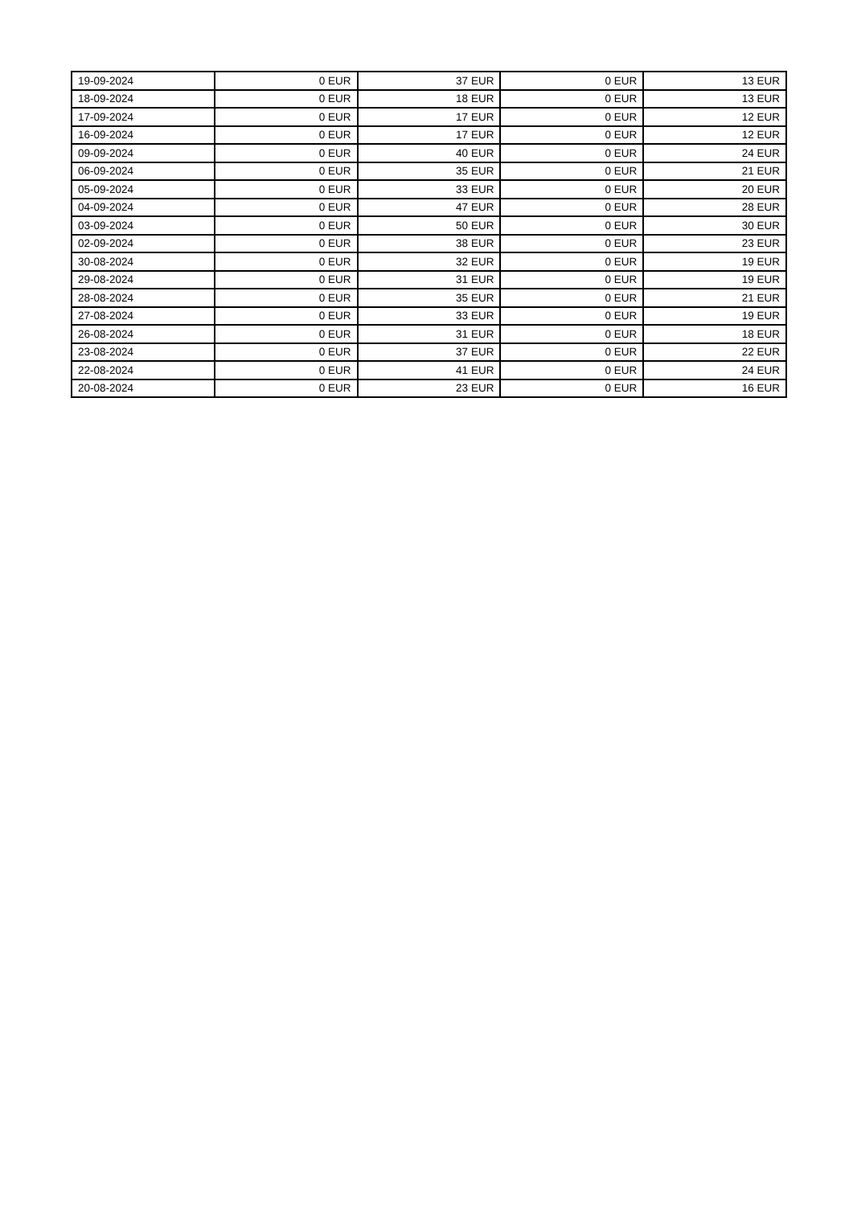| 19-09-2024 | 0 EUR | 37 EUR | 0 EUR | 13 EUR |
| 18-09-2024 | 0 EUR | 18 EUR | 0 EUR | 13 EUR |
| 17-09-2024 | 0 EUR | 17 EUR | 0 EUR | 12 EUR |
| 16-09-2024 | 0 EUR | 17 EUR | 0 EUR | 12 EUR |
| 09-09-2024 | 0 EUR | 40 EUR | 0 EUR | 24 EUR |
| 06-09-2024 | 0 EUR | 35 EUR | 0 EUR | 21 EUR |
| 05-09-2024 | 0 EUR | 33 EUR | 0 EUR | 20 EUR |
| 04-09-2024 | 0 EUR | 47 EUR | 0 EUR | 28 EUR |
| 03-09-2024 | 0 EUR | 50 EUR | 0 EUR | 30 EUR |
| 02-09-2024 | 0 EUR | 38 EUR | 0 EUR | 23 EUR |
| 30-08-2024 | 0 EUR | 32 EUR | 0 EUR | 19 EUR |
| 29-08-2024 | 0 EUR | 31 EUR | 0 EUR | 19 EUR |
| 28-08-2024 | 0 EUR | 35 EUR | 0 EUR | 21 EUR |
| 27-08-2024 | 0 EUR | 33 EUR | 0 EUR | 19 EUR |
| 26-08-2024 | 0 EUR | 31 EUR | 0 EUR | 18 EUR |
| 23-08-2024 | 0 EUR | 37 EUR | 0 EUR | 22 EUR |
| 22-08-2024 | 0 EUR | 41 EUR | 0 EUR | 24 EUR |
| 20-08-2024 | 0 EUR | 23 EUR | 0 EUR | 16 EUR |